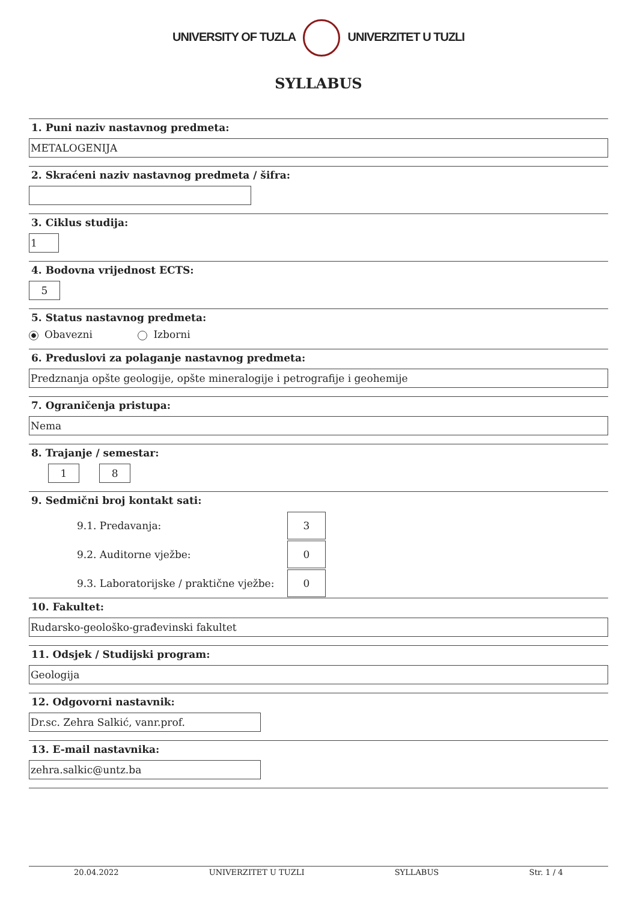UNIVERSITY OF TUZLA UNIVERZITET U TUZLI
SYLLABUS
1. Puni naziv nastavnog predmeta:
METALOGENIJA
2. Skraćeni naziv nastavnog predmeta / šifra:
3. Ciklus studija:
1
4. Bodovna vrijednost ECTS:
5
5. Status nastavnog predmeta:
Obavezni Izborni
6. Preduslovi za polaganje nastavnog predmeta:
Predznanja opšte geologije, opšte mineralogije i petrografije i geohemije
7. Ograničenja pristupa:
Nema
8. Trajanje / semestar:
1 8
9. Sedmični broj kontakt sati:
9.1. Predavanja:
3
9.2. Auditorne vježbe:
0
9.3. Laboratorijske / praktične vježbe:
0
10. Fakultet:
Rudarsko-geološko-građevinski fakultet
11. Odsjek / Studijski program:
Geologija
12. Odgovorni nastavnik:
Dr.sc. Zehra Salkić, vanr.prof.
13. E-mail nastavnika:
zehra.salkic@untz.ba
20.04.2022 UNIVERZITET U TUZLI SYLLABUS Str. 1 / 4